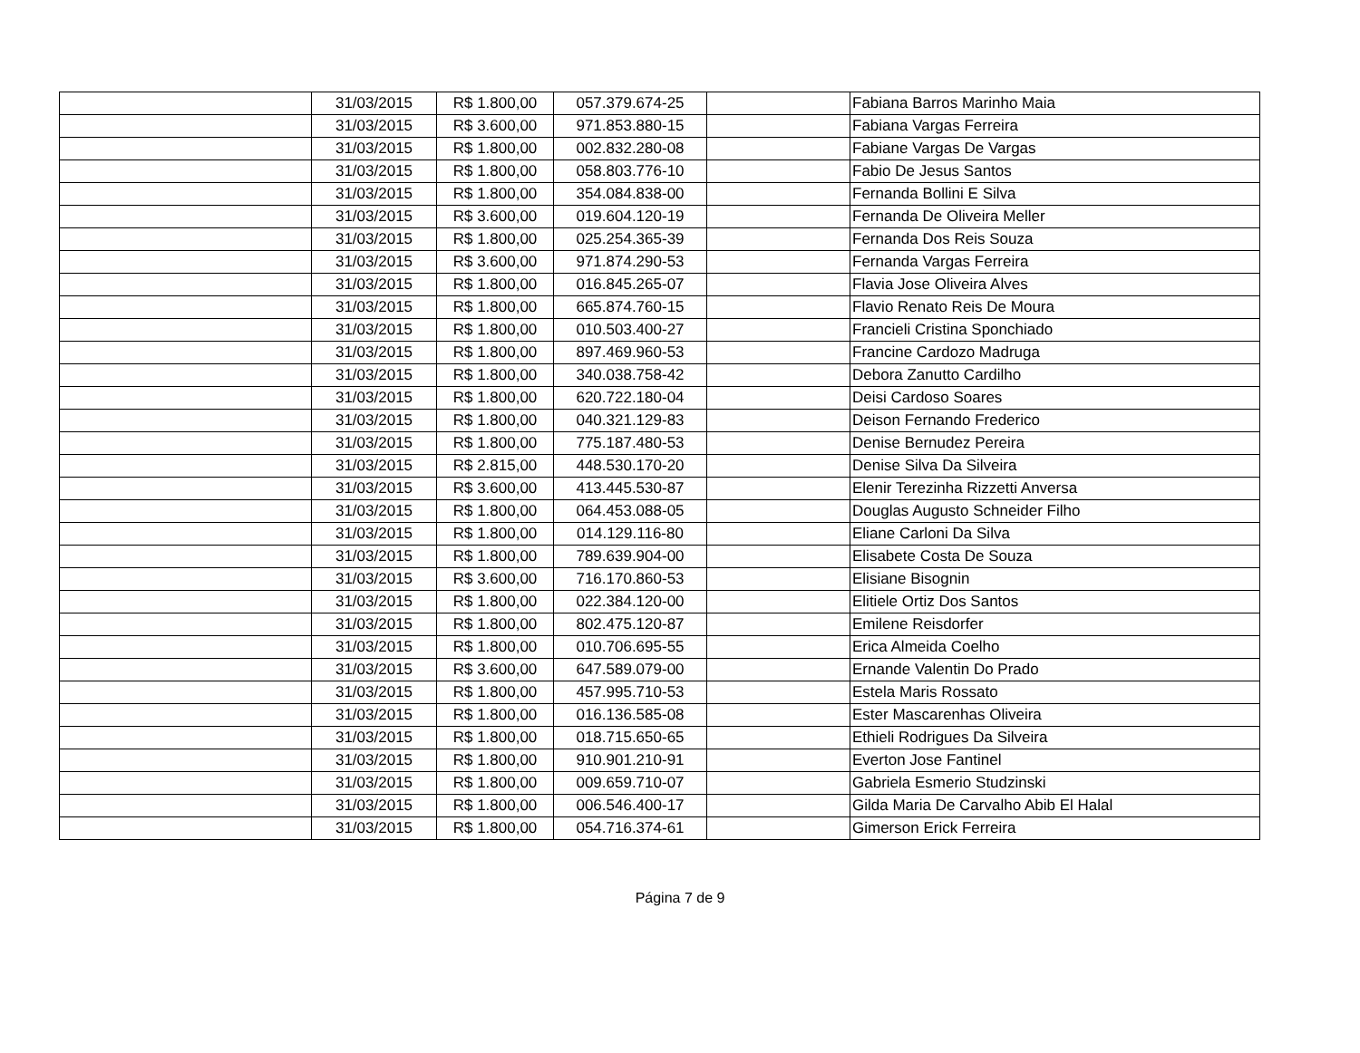| | 31/03/2015 | R$ 1.800,00 | 057.379.674-25 | | Fabiana Barros Marinho Maia |
| | 31/03/2015 | R$ 3.600,00 | 971.853.880-15 | | Fabiana Vargas Ferreira |
| | 31/03/2015 | R$ 1.800,00 | 002.832.280-08 | | Fabiane Vargas De Vargas |
| | 31/03/2015 | R$ 1.800,00 | 058.803.776-10 | | Fabio De Jesus Santos |
| | 31/03/2015 | R$ 1.800,00 | 354.084.838-00 | | Fernanda Bollini E Silva |
| | 31/03/2015 | R$ 3.600,00 | 019.604.120-19 | | Fernanda De Oliveira Meller |
| | 31/03/2015 | R$ 1.800,00 | 025.254.365-39 | | Fernanda Dos Reis Souza |
| | 31/03/2015 | R$ 3.600,00 | 971.874.290-53 | | Fernanda Vargas Ferreira |
| | 31/03/2015 | R$ 1.800,00 | 016.845.265-07 | | Flavia Jose Oliveira Alves |
| | 31/03/2015 | R$ 1.800,00 | 665.874.760-15 | | Flavio Renato Reis De Moura |
| | 31/03/2015 | R$ 1.800,00 | 010.503.400-27 | | Francieli Cristina Sponchiado |
| | 31/03/2015 | R$ 1.800,00 | 897.469.960-53 | | Francine Cardozo Madruga |
| | 31/03/2015 | R$ 1.800,00 | 340.038.758-42 | | Debora Zanutto Cardilho |
| | 31/03/2015 | R$ 1.800,00 | 620.722.180-04 | | Deisi Cardoso Soares |
| | 31/03/2015 | R$ 1.800,00 | 040.321.129-83 | | Deison Fernando Frederico |
| | 31/03/2015 | R$ 1.800,00 | 775.187.480-53 | | Denise Bernudez Pereira |
| | 31/03/2015 | R$ 2.815,00 | 448.530.170-20 | | Denise Silva Da Silveira |
| | 31/03/2015 | R$ 3.600,00 | 413.445.530-87 | | Elenir Terezinha Rizzetti Anversa |
| | 31/03/2015 | R$ 1.800,00 | 064.453.088-05 | | Douglas Augusto Schneider Filho |
| | 31/03/2015 | R$ 1.800,00 | 014.129.116-80 | | Eliane Carloni Da Silva |
| | 31/03/2015 | R$ 1.800,00 | 789.639.904-00 | | Elisabete Costa De Souza |
| | 31/03/2015 | R$ 3.600,00 | 716.170.860-53 | | Elisiane Bisognin |
| | 31/03/2015 | R$ 1.800,00 | 022.384.120-00 | | Elitiele Ortiz Dos Santos |
| | 31/03/2015 | R$ 1.800,00 | 802.475.120-87 | | Emilene Reisdorfer |
| | 31/03/2015 | R$ 1.800,00 | 010.706.695-55 | | Erica Almeida Coelho |
| | 31/03/2015 | R$ 3.600,00 | 647.589.079-00 | | Ernande Valentin Do Prado |
| | 31/03/2015 | R$ 1.800,00 | 457.995.710-53 | | Estela Maris Rossato |
| | 31/03/2015 | R$ 1.800,00 | 016.136.585-08 | | Ester Mascarenhas Oliveira |
| | 31/03/2015 | R$ 1.800,00 | 018.715.650-65 | | Ethieli Rodrigues Da Silveira |
| | 31/03/2015 | R$ 1.800,00 | 910.901.210-91 | | Everton Jose Fantinel |
| | 31/03/2015 | R$ 1.800,00 | 009.659.710-07 | | Gabriela Esmerio Studzinski |
| | 31/03/2015 | R$ 1.800,00 | 006.546.400-17 | | Gilda Maria De Carvalho Abib El Halal |
| | 31/03/2015 | R$ 1.800,00 | 054.716.374-61 | | Gimerson Erick Ferreira |
Página 7 de 9